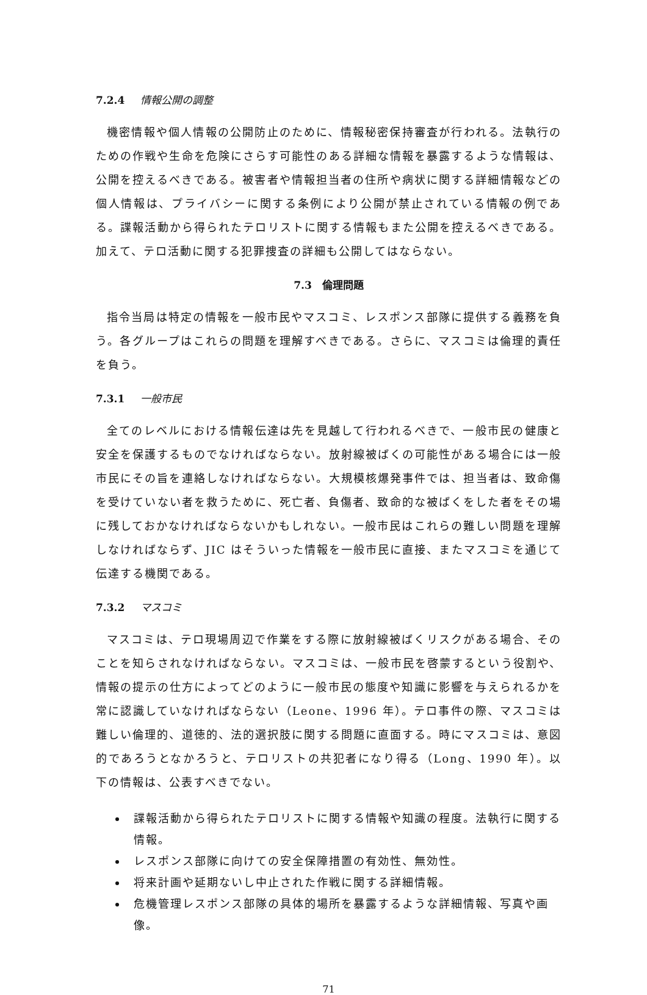7.2.4 情報公開の調整
機密情報や個人情報の公開防止のために、情報秘密保持審査が行われる。法執行のための作戦や生命を危険にさらす可能性のある詳細な情報を暴露するような情報は、公開を控えるべきである。被害者や情報担当者の住所や病状に関する詳細情報などの個人情報は、プライバシーに関する条例により公開が禁止されている情報の例である。諜報活動から得られたテロリストに関する情報もまた公開を控えるべきである。加えて、テロ活動に関する犯罪捜査の詳細も公開してはならない。
7.3　倫理問題
指令当局は特定の情報を一般市民やマスコミ、レスポンス部隊に提供する義務を負う。各グループはこれらの問題を理解すべきである。さらに、マスコミは倫理的責任を負う。
7.3.1 一般市民
全てのレベルにおける情報伝達は先を見越して行われるべきで、一般市民の健康と安全を保護するものでなければならない。放射線被ばくの可能性がある場合には一般市民にその旨を連絡しなければならない。大規模核爆発事件では、担当者は、致命傷を受けていない者を救うために、死亡者、負傷者、致命的な被ばくをした者をその場に残しておかなければならないかもしれない。一般市民はこれらの難しい問題を理解しなければならず、JIC はそういった情報を一般市民に直接、またマスコミを通じて伝達する機関である。
7.3.2 マスコミ
マスコミは、テロ現場周辺で作業をする際に放射線被ばくリスクがある場合、そのことを知らされなければならない。マスコミは、一般市民を啓蒙するという役割や、情報の提示の仕方によってどのように一般市民の態度や知識に影響を与えられるかを常に認識していなければならない（Leone、1996 年）。テロ事件の際、マスコミは難しい倫理的、道徳的、法的選択肢に関する問題に直面する。時にマスコミは、意図的であろうとなかろうと、テロリストの共犯者になり得る（Long、1990 年）。以下の情報は、公表すべきでない。
諜報活動から得られたテロリストに関する情報や知識の程度。法執行に関する情報。
レスポンス部隊に向けての安全保障措置の有効性、無効性。
将来計画や延期ないし中止された作戦に関する詳細情報。
危機管理レスポンス部隊の具体的場所を暴露するような詳細情報、写真や画像。
71